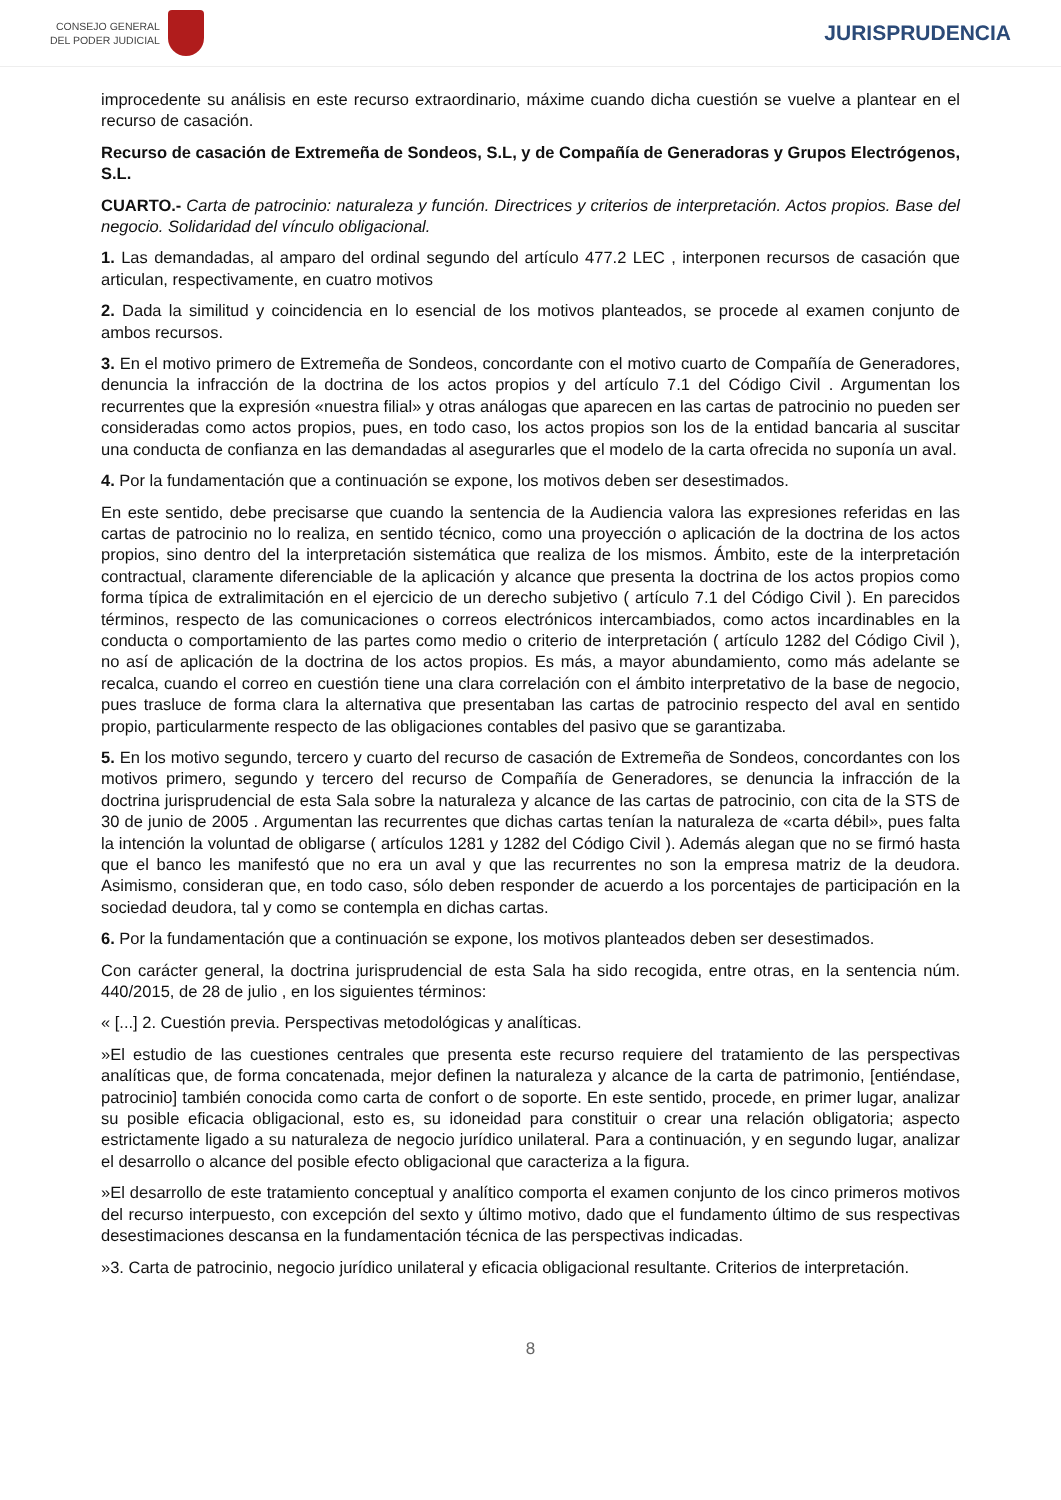CONSEJO GENERAL
DEL PODER JUDICIAL
JURISPRUDENCIA
improcedente su análisis en este recurso extraordinario, máxime cuando dicha cuestión se vuelve a plantear en el recurso de casación.
Recurso de casación de Extremeña de Sondeos, S.L, y de Compañía de Generadoras y Grupos Electrógenos, S.L.
CUARTO.- Carta de patrocinio: naturaleza y función. Directrices y criterios de interpretación. Actos propios. Base del negocio. Solidaridad del vínculo obligacional.
1. Las demandadas, al amparo del ordinal segundo del artículo 477.2 LEC , interponen recursos de casación que articulan, respectivamente, en cuatro motivos
2. Dada la similitud y coincidencia en lo esencial de los motivos planteados, se procede al examen conjunto de ambos recursos.
3. En el motivo primero de Extremeña de Sondeos, concordante con el motivo cuarto de Compañía de Generadores, denuncia la infracción de la doctrina de los actos propios y del artículo 7.1 del Código Civil . Argumentan los recurrentes que la expresión «nuestra filial» y otras análogas que aparecen en las cartas de patrocinio no pueden ser consideradas como actos propios, pues, en todo caso, los actos propios son los de la entidad bancaria al suscitar una conducta de confianza en las demandadas al asegurarles que el modelo de la carta ofrecida no suponía un aval.
4. Por la fundamentación que a continuación se expone, los motivos deben ser desestimados.
En este sentido, debe precisarse que cuando la sentencia de la Audiencia valora las expresiones referidas en las cartas de patrocinio no lo realiza, en sentido técnico, como una proyección o aplicación de la doctrina de los actos propios, sino dentro del la interpretación sistemática que realiza de los mismos. Ámbito, este de la interpretación contractual, claramente diferenciable de la aplicación y alcance que presenta la doctrina de los actos propios como forma típica de extralimitación en el ejercicio de un derecho subjetivo ( artículo 7.1 del Código Civil ). En parecidos términos, respecto de las comunicaciones o correos electrónicos intercambiados, como actos incardinables en la conducta o comportamiento de las partes como medio o criterio de interpretación ( artículo 1282 del Código Civil ), no así de aplicación de la doctrina de los actos propios. Es más, a mayor abundamiento, como más adelante se recalca, cuando el correo en cuestión tiene una clara correlación con el ámbito interpretativo de la base de negocio, pues trasluce de forma clara la alternativa que presentaban las cartas de patrocinio respecto del aval en sentido propio, particularmente respecto de las obligaciones contables del pasivo que se garantizaba.
5. En los motivo segundo, tercero y cuarto del recurso de casación de Extremeña de Sondeos, concordantes con los motivos primero, segundo y tercero del recurso de Compañía de Generadores, se denuncia la infracción de la doctrina jurisprudencial de esta Sala sobre la naturaleza y alcance de las cartas de patrocinio, con cita de la STS de 30 de junio de 2005 . Argumentan las recurrentes que dichas cartas tenían la naturaleza de «carta débil», pues falta la intención la voluntad de obligarse ( artículos 1281 y 1282 del Código Civil ). Además alegan que no se firmó hasta que el banco les manifestó que no era un aval y que las recurrentes no son la empresa matriz de la deudora. Asimismo, consideran que, en todo caso, sólo deben responder de acuerdo a los porcentajes de participación en la sociedad deudora, tal y como se contempla en dichas cartas.
6. Por la fundamentación que a continuación se expone, los motivos planteados deben ser desestimados.
Con carácter general, la doctrina jurisprudencial de esta Sala ha sido recogida, entre otras, en la sentencia núm. 440/2015, de 28 de julio , en los siguientes términos:
« [...] 2. Cuestión previa. Perspectivas metodológicas y analíticas.
»El estudio de las cuestiones centrales que presenta este recurso requiere del tratamiento de las perspectivas analíticas que, de forma concatenada, mejor definen la naturaleza y alcance de la carta de patrimonio, [entiéndase, patrocinio] también conocida como carta de confort o de soporte. En este sentido, procede, en primer lugar, analizar su posible eficacia obligacional, esto es, su idoneidad para constituir o crear una relación obligatoria; aspecto estrictamente ligado a su naturaleza de negocio jurídico unilateral. Para a continuación, y en segundo lugar, analizar el desarrollo o alcance del posible efecto obligacional que caracteriza a la figura.
»El desarrollo de este tratamiento conceptual y analítico comporta el examen conjunto de los cinco primeros motivos del recurso interpuesto, con excepción del sexto y último motivo, dado que el fundamento último de sus respectivas desestimaciones descansa en la fundamentación técnica de las perspectivas indicadas.
»3. Carta de patrocinio, negocio jurídico unilateral y eficacia obligacional resultante. Criterios de interpretación.
8